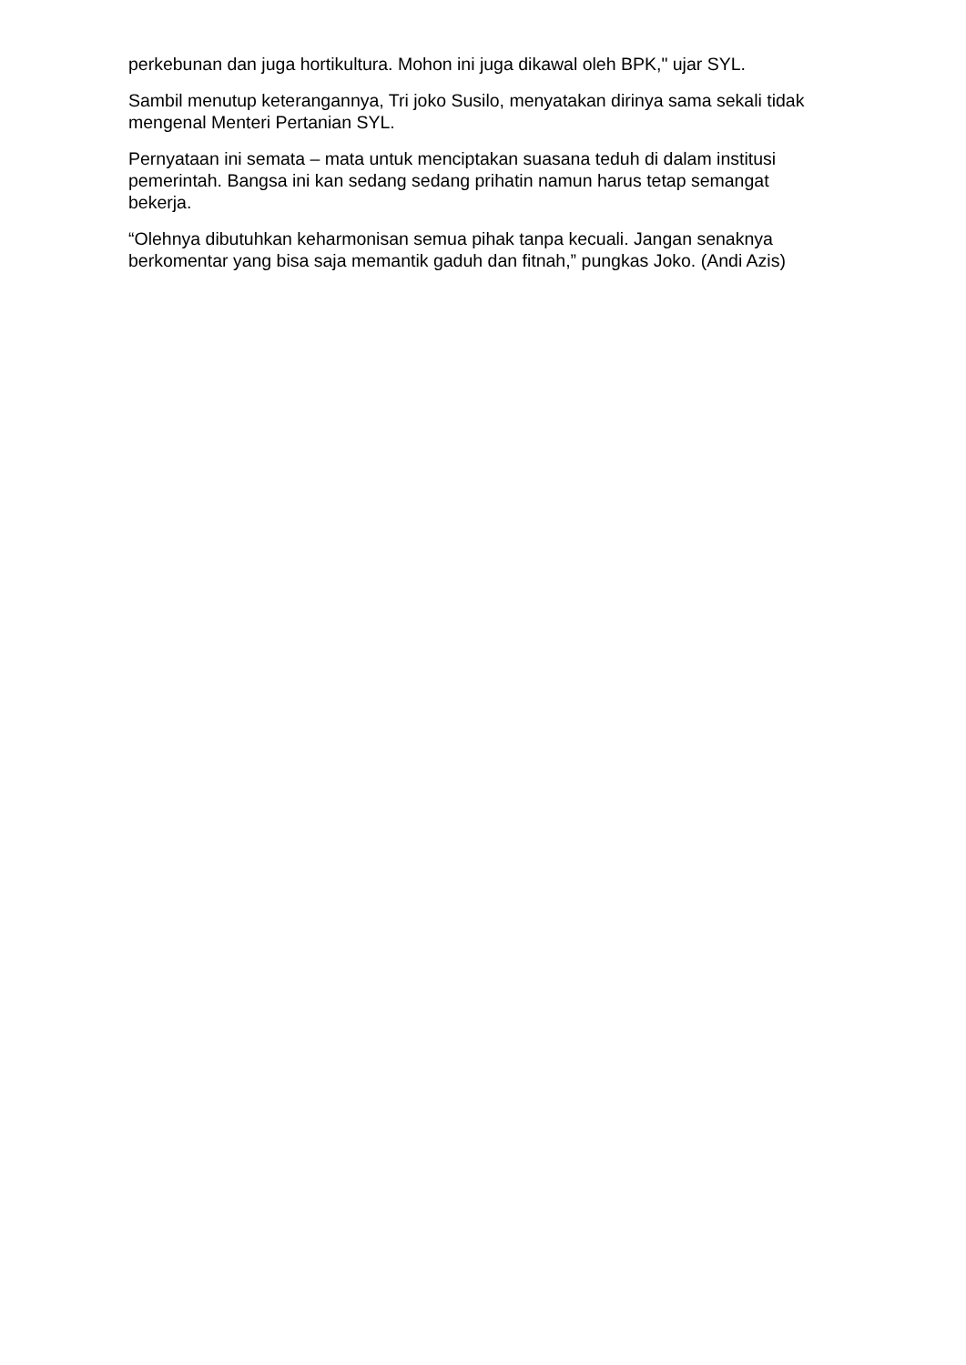perkebunan dan juga hortikultura. Mohon ini juga dikawal oleh BPK," ujar SYL.
Sambil menutup keterangannya, Tri joko Susilo, menyatakan dirinya sama sekali tidak mengenal Menteri Pertanian SYL.
Pernyataan ini semata – mata untuk menciptakan suasana teduh di dalam institusi pemerintah. Bangsa ini kan sedang sedang prihatin namun harus tetap semangat bekerja.
“Olehnya dibutuhkan keharmonisan semua pihak tanpa kecuali. Jangan senaknya berkomentar yang bisa saja memantik gaduh dan fitnah,” pungkas Joko. (Andi Azis)